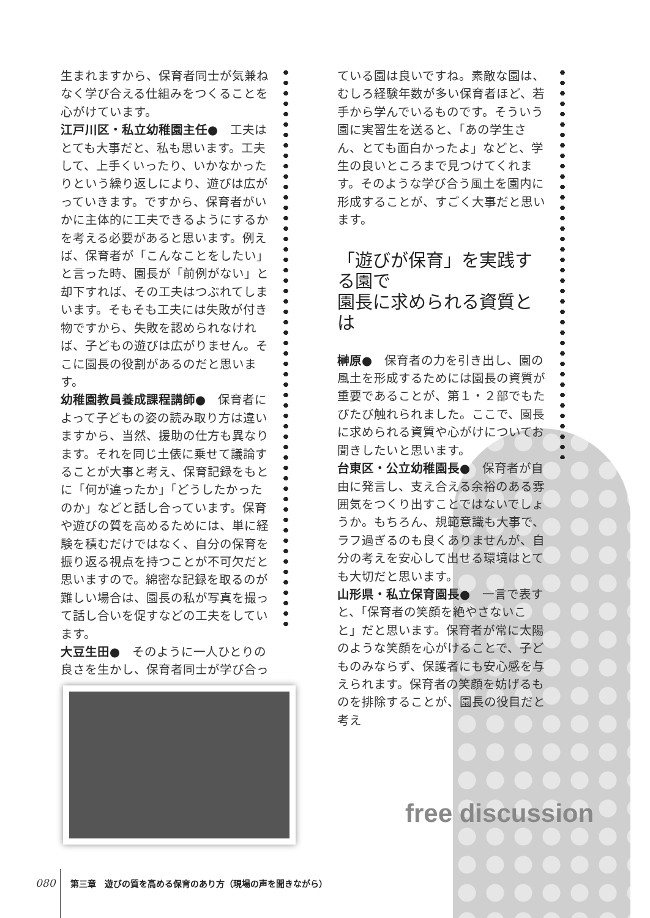生まれますから、保育者同士が気兼ねなく学び合える仕組みをつくることを心がけています。
江戸川区・私立幼稚園主任●　工夫はとても大事だと、私も思います。工夫して、上手くいったり、いかなかったりという繰り返しにより、遊びは広がっていきます。ですから、保育者がいかに主体的に工夫できるようにするかを考える必要があると思います。例えば、保育者が「こんなことをしたい」と言った時、園長が「前例がない」と却下すれば、その工夫はつぶれてしまいます。そもそも工夫には失敗が付き物ですから、失敗を認められなければ、子どもの遊びは広がりません。そこに園長の役割があるのだと思います。
幼稚園教員養成課程講師●　保育者によって子どもの姿の読み取り方は違いますから、当然、援助の仕方も異なります。それを同じ土俵に乗せて議論することが大事と考え、保育記録をもとに「何が違ったか」「どうしたかったのか」などと話し合っています。保育や遊びの質を高めるためには、単に経験を積むだけではなく、自分の保育を振り返る視点を持つことが不可欠だと思いますので。綿密な記録を取るのが難しい場合は、園長の私が写真を撮って話し合いを促すなどの工夫をしています。
大豆生田●　そのように一人ひとりの良さを生かし、保育者同士が学び合っ
ている園は良いですね。素敵な園は、むしろ経験年数が多い保育者ほど、若手から学んでいるものです。そういう園に実習生を送ると、「あの学生さん、とても面白かったよ」などと、学生の良いところまで見つけてくれます。そのような学び合う風土を園内に形成することが、すごく大事だと思います。
「遊びが保育」を実践する園で
園長に求められる資質とは
榊原●　保育者の力を引き出し、園の風土を形成するためには園長の資質が重要であることが、第１・２部でもたびたび触れられました。ここで、園長に求められる資質や心がけについてお聞きしたいと思います。
台東区・公立幼稚園長●　保育者が自由に発言し、支え合える余裕のある雰囲気をつくり出すことではないでしょうか。もちろん、規範意識も大事で、ラフ過ぎるのも良くありませんが、自分の考えを安心して出せる環境はとても大切だと思います。
山形県・私立保育園長●　一言で表すと、「保育者の笑顔を絶やさないこと」だと思います。保育者が常に太陽のような笑顔を心がけることで、子どものみならず、保護者にも安心感を与えられます。保育者の笑顔を妨げるものを排除することが、園長の役目だと考え
free discussion
080 第三章　遊びの質を高める保育のあり方（現場の声を聞きながら）